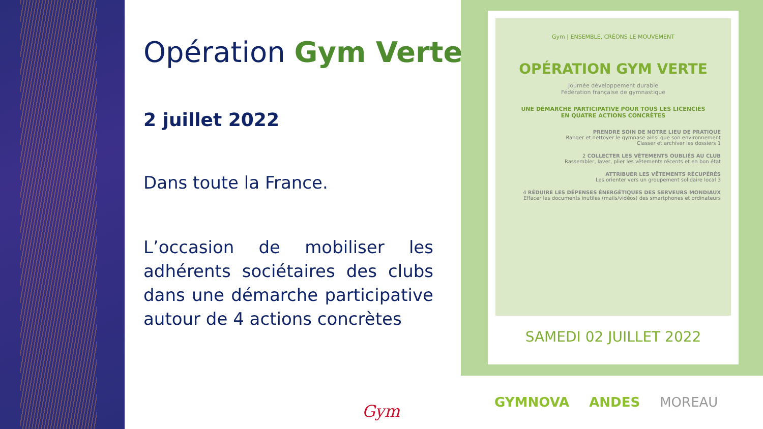Opération Gym Verte
2 juillet 2022
Dans toute la France.
L’occasion de mobiliser les adhérents sociétaires des clubs dans une démarche participative autour de 4 actions concrètes
Gym | ENSEMBLE, CRÉONS LE MOUVEMENT
OPÉRATION GYM VERTE
Journée développement durable
Fédération française de gymnastique
UNE DÉMARCHE PARTICIPATIVE POUR TOUS LES LICENCIÉS
EN QUATRE ACTIONS CONCRÈTES
PRENDRE SOIN DE NOTRE LIEU DE PRATIQUE
Ranger et nettoyer le gymnase ainsi que son environnement
Classer et archiver les dossiers 1
2 COLLECTER LES VÊTEMENTS OUBLIÉS AU CLUB
Rassembler, laver, plier les vêtements récents et en bon état
ATTRIBUER LES VÊTEMENTS RÉCUPÉRÉS
Les orienter vers un groupement solidaire local 3
4 RÉDUIRE LES DÉPENSES ÉNERGÉTIQUES DES SERVEURS MONDIAUX
Effacer les documents inutiles (mails/vidéos) des smartphones et ordinateurs
SAMEDI 02 JUILLET 2022
Gym GYMNOVA ANDES MOREAU